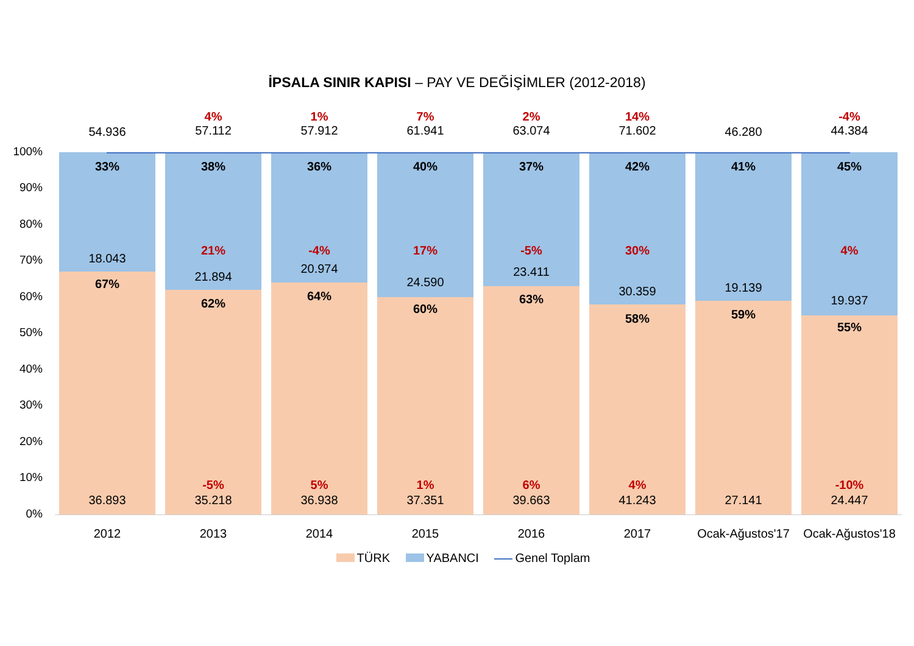İPSALA SINIR KAPISI – PAY VE DEĞİŞİMLER (2012-2018)
100%
90%
80%
70%
60%
50%
40%
30%
20%
10%
0%
33%
18.043
67%
36.893
38%
21%
21.894
62%
-5%
35.218
36%
-4%
20.974
64%
5%
36.938
40%
17%
24.590
60%
1%
37.351
37%
-5%
23.411
63%
6%
39.663
42%
30%
30.359
58%
4%
41.243
41%
19.139
59%
27.141
45%
4%
19.937
55%
-10%
24.447
54.936
4%
57.112
1%
57.912
7%
61.941
2%
63.074
14%
71.602
46.280
-4%
44.384
2012 2013 2014 2015 2016 2017
Ocak-Ağustos'17
Ocak-Ağustos'18
TÜRK YABANCI Genel Toplam